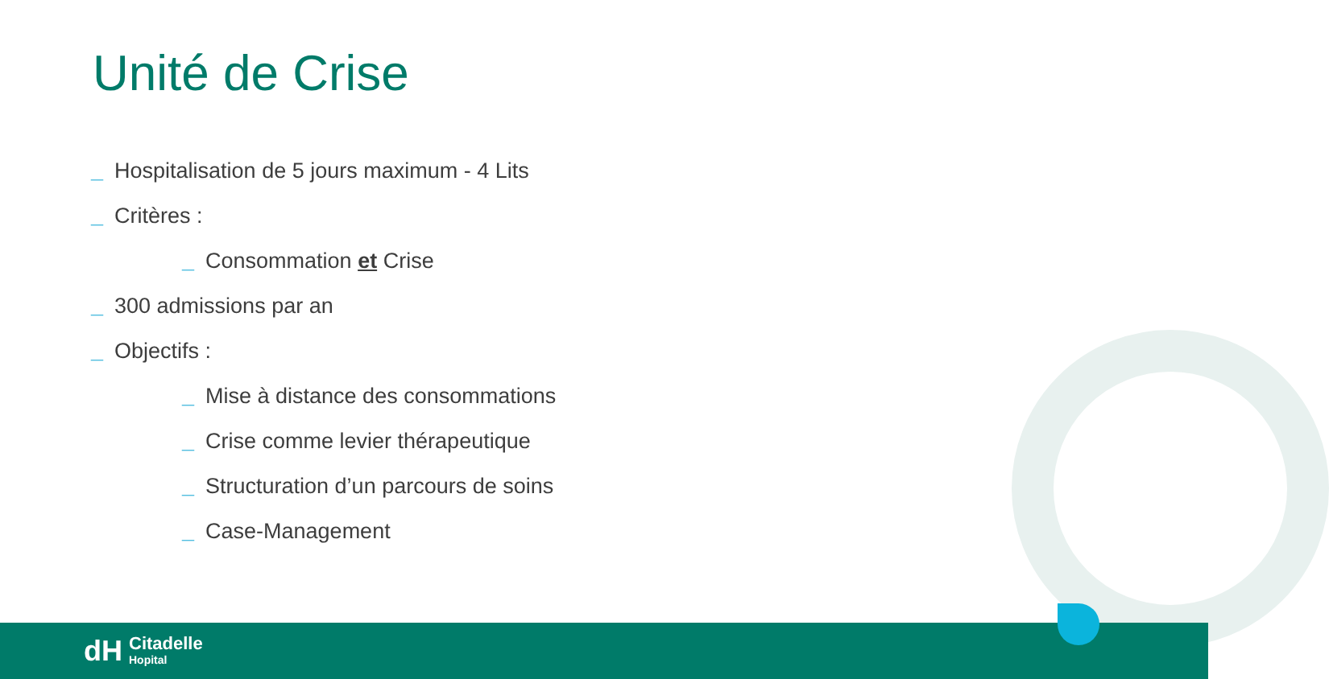Unité de Crise
_ Hospitalisation de 5 jours maximum - 4 Lits
_ Critères :
_ Consommation et Crise
_ 300 admissions par an
_ Objectifs :
_ Mise à distance des consommations
_ Crise comme levier thérapeutique
_ Structuration d’un parcours de soins
_ Case-Management
dH
Citadelle
Hopital